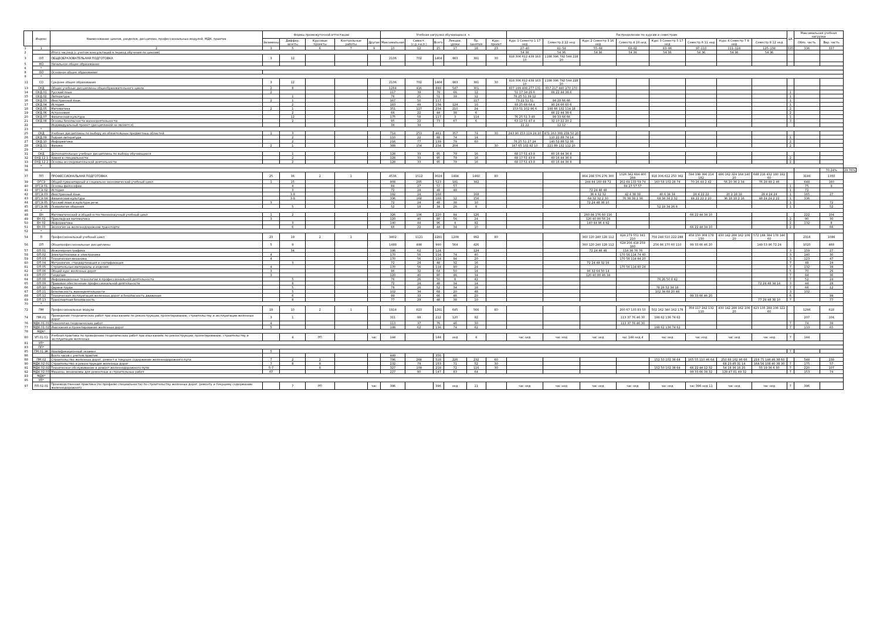| | Индекс | Наименование циклов, разделов, дисциплин, профессиональных модулей, МДК, практик | Формы промежуточной аттестации | | | | | Учебная нагрузка обучающихся, ч. | | | | | | Распределение по курсам и семестрам | | | | | | | | ЦК | Максимальная учебная нагрузка | | |
| --- | --- | --- | --- | --- | --- | --- | --- | --- | --- | --- | --- | --- | --- | --- | --- | --- | --- | --- | --- | --- | --- | --- | --- | --- | --- |
| | | | Экзамены | Диффер. зачеты | Курсовые проекты | Контрольные работы | Другие | Максимальная | Самост.(с.р.+и.п.) | Всего | Лекции, уроки | Пр. занятия | Курс. проект | Курс 1 Семестр 1 17 нед | Семестр 2 22 нед | Курс 2 Семестр 3 16 нед | Семестр 4 19 нед | Курс 3 Семестр 5 17 нед | Семестр 6 11 нед | Курс 4 Семестр 7 9 нед | Семестр 8 12 нед | | Обяз. часть | Вар. часть | |
| 1 | 1 | 2 | 3 | 5 | 6 | 7 | 9 | 10 | 12 | 15 | 17 | 18 | 23 | 27–40 | 41–54 | 55–68 | 69–82 | 83–96 | 97–110 | 111–124 | 125–138 | 335 | 336 | 337 | |
| 2 | | Итого час/нед (с учетом консультаций в период обучения по циклам) | | | | | | | | | | | | 54 36 | 54 36 | 54 36 | 54 36 | 54 36 | 54 36 | 54 36 | 54 36 | | | | |
| 3 | ОП | ОБЩЕОБРАЗОВАТЕЛЬНАЯ ПОДГОТОВКА | 3 | 12 | | | | 2106 | 702 | 1404 | 983 | 391 | 30 | 918 306 612 439 163 10 | 1188 396 792 544 228 20 | | | | | | | | | | |
| 5 | НО | Начальное общее образование | | | | | | | | | | | | | | | | | | | | | | | |
| 6 | * | | | | | | | | | | | | | | | | | | | | | | | | |
| 8 | ОО | Основное общее образование | | | | | | | | | | | | | | | | | | | | | | | |
| 9 | * | | | | | | | | | | | | | | | | | | | | | | | | |
| 11 | СО | Среднее общее образование | 3 | 12 | | | | 2106 | 702 | 1404 | 983 | 391 | 30 | 918 306 612 439 163 10 | 1188 396 792 544 228 20 | | | | | | | | | | |
| 13 | ОУД | Общие учебные дисциплины общеобразовательного цикла | 2 | 8 | | | | 1264 | 416 | 848 | 547 | 301 | | 607 199 408 277 131 | 657 217 440 270 170 | | | | | | | | | | |
| 14 | ОУД.01 | Русский язык | 2 | | | | | 117 | 39 | 78 | 66 | 12 | | 51 17 34 28 6 | 66 22 44 38 6 | | | | | | | 1 | | | |
| 15 | ОУД.02 | Литература | | 1 | | | | 76 | 25 | 51 | 39 | 12 | | 76 25 51 39 12 | | | | | | | | 1 | | | |
| 16 | ОУД.03 | Иностранный язык | 2 | 1 | | | | 167 | 50 | 117 | | 117 | | 73 22 51 51 | 94 28 66 66 | | | | | | | 1 | | | |
| 17 | ОУД.04 | История | | 2 | | | | 183 | 49 | 134 | 124 | 10 | | 93 25 68 64 4 | 90 24 66 60 6 | | | | | | | 1 | | | |
| 18 | ОУД.05 | Математика | 2 | 1 | | | | 351 | 117 | 234 | 210 | 24 | | 153 51 102 96 6 | 198 66 132 114 18 | | | | | | | 2 | | | |
| 19 | ОУД.06 | Астрономия | | 2 | | | | 66 | 22 | 44 | 38 | 6 | | | 66 22 44 38 6 | | | | | | | 2 | | | |
| 20 | ОУД.07 | Физическая культура | | 12 | | | | 175 | 58 | 117 | 3 | 114 | | 76 25 51 3 48 | 99 33 66 66 | | | | | | | 1 | | | |
| 21 | ОУД.08 | Основы безопасности жизнедеятельности | | 2 | | | | 95 | 22 | 73 | 67 | 6 | | 63 12 51 47 4 | 32 10 22 20 2 | | | | | | | 3 | | | |
| 22 | | Индивидуальный проект (дисциплиной не является) | | | | | | 34 | 34 | | | | | 22 22 | 12 12 | | | | | | | | | | |
| 23 | * | | | | | | | | | | | | | | | | | | | | | | | | |
| 25 | ОУД | Учебные дисциплины по выбору из обязательных предметных областей | 1 | 3 | | | | 714 | 253 | 461 | 357 | 74 | 30 | 243 90 153 119 24 10 | 471 163 308 238 50 20 | | | | | | | | | | |
| 26 | ОУД.09 | Родная литература | | 2 | | | | 110 | 22 | 88 | 74 | 14 | | | 110 22 88 74 14 | | | | | | | 1 | | | |
| 27 | ОУД.10 | Информатика | | 2 | | | | 216 | 77 | 139 | 79 | 60 | | 76 25 51 27 24 | 140 52 88 52 36 | | | | | | | 2 | | | |
| 28 | ОУД.11 | Физика | 2 | 1 | | | | 388 | 154 | 234 | 204 | | 30 | 167 65 102 92 10 | 221 89 132 112 20 | | | | | | | 2 | | | |
| 29 | * | | | | | | | | | | | | | | | | | | | | | | | | |
| 31 | ОУД | Дополнительные учебные дисциплины по выбору обучающихся | | 1 | | | | 128 | 33 | 95 | 79 | 16 | | 68 17 51 43 8 | 60 16 44 36 8 | | | | | | | | | | |
| 32 | ОУД.12.1 | Химия в специальности | | 2 | | | | 128 | 33 | 95 | 79 | 16 | | 68 17 51 43 8 | 60 16 44 36 8 | | | | | | | 2 | | | |
| 33 | ОУД.12.2 | Основы исследовательской деятельности | | 2 | | | | 128 | 33 | 95 | 79 | 16 | | 68 17 51 43 8 | 60 16 44 36 8 | | | | | | | 2 | | | |
| 34 | * | | | | | | | | | | | | | | | | | | | | | | | | |
| 36 | | | | | | | | | | | | | | | | | | | | | | | | 70.24% | 29.76% |
| 37 | ПП | ПРОФЕССИОНАЛЬНАЯ ПОДГОТОВКА | 25 | 36 | 2 | 1 | | 4536 | 1512 | 3024 | 1484 | 1460 | 80 | | | 864 288 576 276 300 | 1026 342 684 400 284 | 918 306 612 250 362 | 594 198 396 214 182 | 486 162 324 164 140 20 | 648 216 432 180 192 60 | | 3186 | 1350 | |
| 39 | ОГСЭ | Общий гуманитарный и социально-экономический учебный цикл | 1 | 15 | | | | 808 | 285 | 523 | 181 | 342 | | | | 244 84 160 88 72 | 202 69 133 59 74 | 160 58 102 28 74 | 70 26 44 2 42 | 56 20 36 2 34 | 76 28 48 2 46 | | 648 | 160 | |
| 40 | ОГСЭ.01 | Основы философии | | 4 | | | | 84 | 27 | 57 | 57 | | | | | | 84 27 57 57 | | | | | 1 | 75 | 9 | |
| 41 | ОГСЭ.02 | История | | 3 | | | | 72 | 24 | 48 | 48 | | | | | 72 24 48 48 | | | | | | 1 | 72 | | |
| 42 | ОГСЭ.03 | Иностранный язык | | 3-8 | | | | 192 | 24 | 168 | | 168 | | | | 36 4 32 32 | 42 4 38 38 | 40 6 34 34 | 26 4 22 22 | 20 2 18 18 | 28 4 24 24 | 1 | 165 | 27 | |
| 43 | ОГСЭ.04 | Физическая культура | | 3-8 | | | | 336 | 168 | 168 | 12 | 156 | | | | 64 32 32 2 30 | 76 38 38 2 36 | 68 34 34 2 32 | 44 22 22 2 20 | 36 18 18 2 16 | 48 24 24 2 22 | 1 | 336 | | |
| 44 | ОГСЭ.05 | Русский язык и культура речи | 3 | | | | | 72 | 24 | 48 | 38 | 10 | | | | 72 24 48 38 10 | | | | | | 1 | | 72 | |
| 45 | ОГСЭ.06 | Психология общения | | 5 | | | | 52 | 18 | 34 | 26 | 8 | | | | | | 52 18 34 26 8 | | | | 1 | | 52 | |
| 46 | * | | | | | | | | | | | | | | | | | | | | | | | | |
| 48 | ЕН | Математический и общий естественнонаучный учебный цикл | 1 | 2 | | | | 326 | 106 | 220 | 94 | 126 | | | | 260 84 176 60 116 | | | 66 22 44 34 10 | | | | 222 | 104 | |
| 49 | ЕН.01 | Прикладная математика | 3 | | | | | 120 | 40 | 80 | 56 | 24 | | | | 120 40 80 56 24 | | | | | | 2 | 90 | 30 | |
| 50 | ЕН.02 | Информатика | | 3 | | | | 140 | 44 | 96 | 4 | 92 | | | | 140 44 96 4 92 | | | | | | 2 | 132 | 8 | |
| 51 | ЕН.03 | Экология на железнодорожном транспорте | | 6 | | | | 66 | 22 | 44 | 34 | 10 | | | | | | | 66 22 44 34 10 | | | 2 | | 66 | |
| 52 | * | | | | | | | | | | | | | | | | | | | | | | | | |
| 54 | П | Профессиональный учебный цикл | 23 | 19 | 2 | 1 | | 3402 | 1121 | 2281 | 1209 | 992 | 80 | | | 360 120 240 128 112 | 824 273 551 341 210 | 758 248 510 222 288 | 458 150 308 178 130 | 430 142 288 162 106 20 | 572 188 384 178 146 60 | | 2316 | 1086 | |
| 56 | ОП | Общепрофессиональные дисциплины | 5 | 9 | | | | 1488 | 498 | 990 | 564 | 426 | | | | 360 120 240 128 112 | 624 206 418 258 160 | 256 86 170 60 110 | 99 33 66 46 20 | | 149 53 96 72 24 | | 1020 | 468 | |
| 57 | ОП.01 | Инженерная графика | | 34 | | | | 186 | 62 | 124 | | 124 | | | | 72 24 48 48 | 114 38 76 76 | | | | | 3 | 159 | 27 | |
| 58 | ОП.02 | Электротехника и электроника | 4 | | | | | 170 | 56 | 114 | 74 | 40 | | | | | 170 56 114 74 40 | | | | | 3 | 140 | 30 | |
| 59 | ОП.03 | Техническая механика | 4 | | | | | 170 | 56 | 114 | 94 | 20 | | | | | 170 56 114 94 20 | | | | | 3 | 123 | 47 | |
| 60 | ОП.04 | Метрология, стандартизация и сертификация | | 3 | | | | 72 | 24 | 48 | 32 | 16 | | | | 72 24 48 32 16 | | | | | | 7 | 48 | 24 | |
| 61 | ОП.05 | Строительные материалы и изделия | 4 | | | | | 170 | 56 | 114 | 90 | 24 | | | | | 170 56 114 90 24 | | | | | 7 | 132 | 38 | |
| 62 | ОП.06 | Общий курс железных дорог | 3 | | | | | 96 | 32 | 64 | 50 | 14 | | | | 96 32 64 50 14 | | | | | | 5 | 70 | 26 | |
| 63 | ОП.07 | Геодезия | 3 | | | | | 120 | 40 | 80 | 46 | 34 | | | | 120 40 80 46 34 | | | | | | 7 | 84 | 36 | |
| 64 | ОП.08 | Информационные технологии в профессиональной деятельности | | 5 | | | | 76 | 26 | 50 | 8 | 42 | | | | | | 76 26 50 8 42 | | | | 7 | 52 | 24 | |
| 65 | ОП.09 | Правовое обеспечение профессиональной деятельности | | 8 | | | | 72 | 24 | 48 | 34 | 14 | | | | | | | | | 72 24 48 34 14 | 3 | 44 | 28 | |
| 66 | ОП.10 | Охрана труда | | 5 | | | | 78 | 26 | 52 | 34 | 18 | | | | | | 78 26 52 34 18 | | | | 7 | 66 | 12 | |
| 67 | ОП.11 | Безопасность жизнедеятельности | | 5 | | | | 102 | 34 | 68 | 20 | 48 | | | | | | 102 34 68 20 48 | | | | 3 | 102 | | |
| 68 | ОП.12 | Техническая эксплуатация железных дорог и безопасность движения | | 6 | | | | 99 | 33 | 66 | 46 | 20 | | | | | | | 99 33 66 46 20 | | | 6 | | 99 | |
| 69 | ОП.13 | Транспортная безопасность | | 8 | | | | 77 | 29 | 48 | 38 | 10 | | | | | | | | | 77 29 48 38 10 | 7 | | 77 | |
| 70 | * | | | | | | | | | | | | | | | | | | | | | | | | |
| 72 | ПМ | Профессиональные модули | 18 | 10 | 2 | 1 | | 1914 | 623 | 1291 | 645 | 566 | 80 | | | | 200 67 133 83 50 | 502 162 340 162 178 | 359 117 242 132 110 | 430 142 288 162 106 20 | 423 135 288 106 122 60 | | 1296 | 618 | |
| 74 | ПМ.01 | Проведение геодезических работ при изысканиях по реконструкции, проектированию, строительству и эксплуатации железных дорог | 3 | 1 | | | | 311 | 99 | 212 | 120 | 92 | | | | | 113 37 76 46 30 | 198 62 136 74 62 | | | | | 207 | 104 | |
| 76 | МДК.01.01 | Технология геодезических работ | 4 | | | | | 113 | 37 | 76 | 46 | 30 | | | | | 113 37 76 46 30 | | | | | 7 | 74 | 39 | |
| 77 | МДК.01.02 | Изыскания и проектирование железных дорог | 5 | | | | | 198 | 62 | 136 | 74 | 62 | | | | | | 198 62 136 74 62 | | | | 7 | 133 | 65 | |
| 78 | МДК* | | | | | | | | | | | | | | | | | | | | | | | | |
| 80 | УП.01.01 | Учебная практика по проведению геодезических работ при изысканиях по реконструкции, проектированию, строительству и эксплуатации железных | | 4 | РП | | час | 144 | | 144 | нед | 4 | | час нед | час нед | час нед | час 144 нед 4 | час нед | час нед | час нед | час нед | 7 | 144 | | |
| 81 | УП* | | | | | | | | | | | | | | | | | | | | | | | | |
| 83 | ПП* | | | | | | | | | | | | | | | | | | | | | | | | |
| 85 | ПМ.01.ЭК | Квалификационный экзамен | 5 | | | | | | | | | | | | | | | | | | | 7 | | | |
| 86 | | Всего часов с учетом практик | | | | | | 449 | | 356 | | | | | | | | | | | | | | | |
| 88 | ПМ.02 | Строительство железных дорог, ремонт и текущее содержание железнодорожного пути | 7 | 2 | 2 | | | 786 | 268 | 518 | 226 | 232 | 60 | | | | | 152 50 102 38 64 | 165 55 110 46 64 | 250 88 162 96 66 | 219 75 144 46 38 60 | | 548 | 238 | |
| 90 | МДК.02.01 | Строительство и реконструкция железных дорог | 7 | 8 | 8 | | | 232 | 79 | 153 | 71 | 52 | 30 | | | | | | | 68 23 45 31 14 | 164 56 108 40 38 30 | 7 | 175 | 57 | |
| 91 | МДК.02.02 | Техническое обслуживание и ремонт железнодорожного пути | 5-7 | | 8 | | | 327 | 109 | 218 | 72 | 116 | 30 | | | | | 152 50 102 38 64 | 66 22 44 12 32 | 54 18 36 16 20 | 55 19 36 6 30 | 7 | 220 | 107 | |
| 92 | МДК.02.03 | Машины, механизмы для ремонтных и строительных работ | 67 | | | | | 227 | 80 | 147 | 83 | 64 | | | | | | | 99 33 66 34 32 | 128 47 81 49 32 | | 7 | 153 | 74 | |
| 93 | МДК* | | | | | | | | | | | | | | | | | | | | | | | | |
| 95 | УП* | | | | | | | | | | | | | | | | | | | | | | | | |
| 97 | ПП.02.01 | Производственная практика (по профилю специальности) по строительству железных дорог, ремонту и текущему содержанию железнодорожного | | 7 | РП | | час | 396 | | 396 | нед | 11 | | час нед | час нед | час нед | час нед | час нед | час 396 нед 11 | час нед | час нед | 7 | 396 | | |